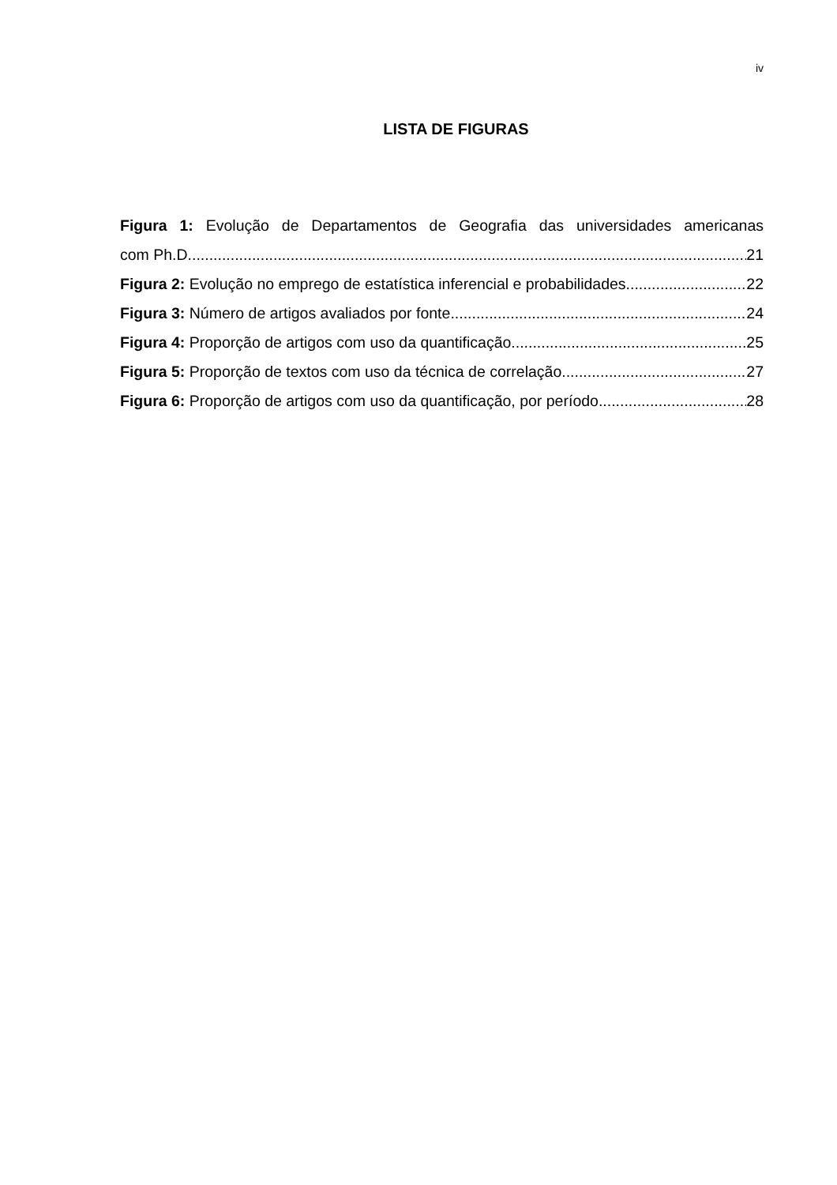iv
LISTA DE FIGURAS
Figura 1: Evolução de Departamentos de Geografia das universidades americanas
com Ph.D 21
Figura 2: Evolução no emprego de estatística inferencial e probabilidades 22
Figura 3: Número de artigos avaliados por fonte 24
Figura 4: Proporção de artigos com uso da quantificação 25
Figura 5: Proporção de textos com uso da técnica de correlação 27
Figura 6: Proporção de artigos com uso da quantificação, por período 28